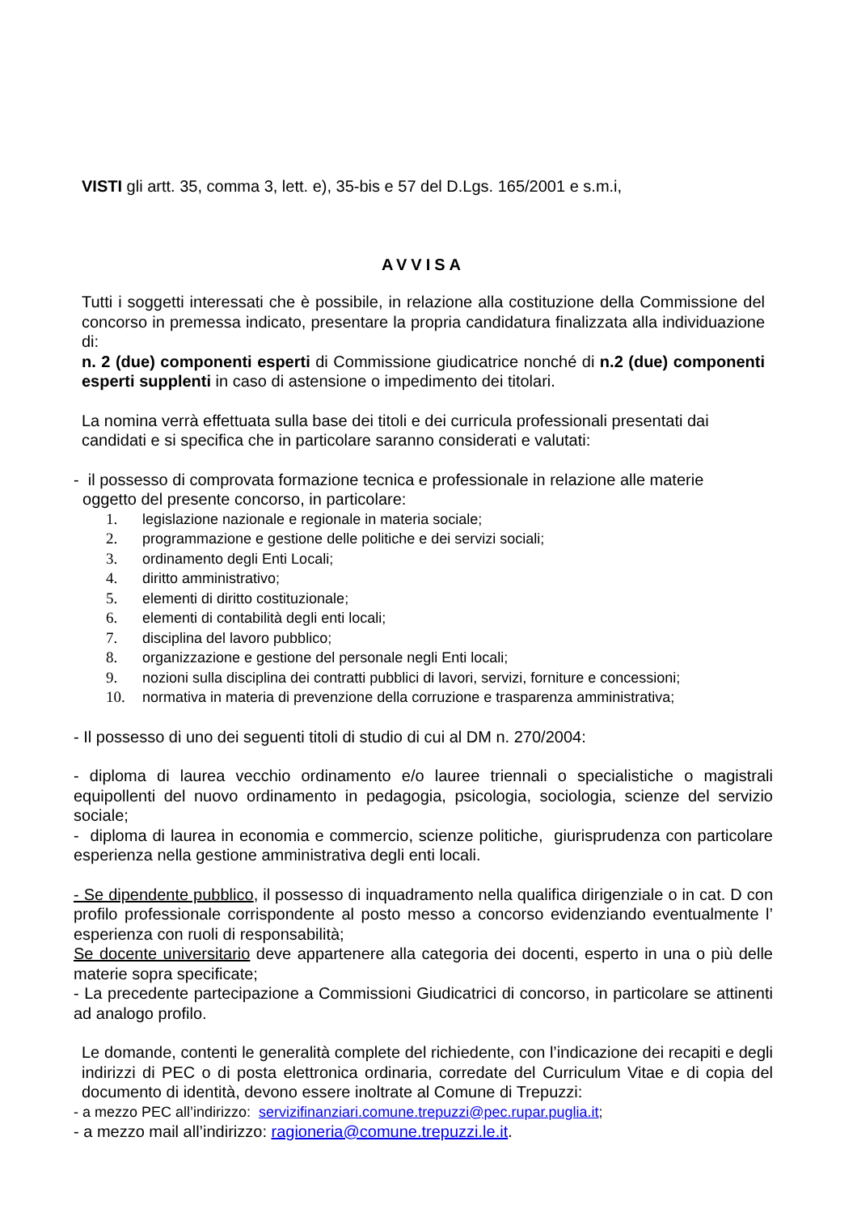VISTI gli artt. 35, comma 3, lett. e), 35-bis e 57 del D.Lgs. 165/2001 e s.m.i,
AVVISA
Tutti i soggetti interessati che è possibile, in relazione alla costituzione della Commissione del concorso in premessa indicato, presentare la propria candidatura finalizzata alla individuazione di:
n. 2 (due) componenti esperti di Commissione giudicatrice nonché di n.2 (due) componenti esperti supplenti in caso di astensione o impedimento dei titolari.
La nomina verrà effettuata sulla base dei titoli e dei curricula professionali presentati dai candidati e si specifica che in particolare saranno considerati e valutati:
- il possesso di comprovata formazione tecnica e professionale in relazione alle materie
oggetto del presente concorso, in particolare:
1. legislazione nazionale e regionale in materia sociale;
2. programmazione e gestione delle politiche e dei servizi sociali;
3. ordinamento degli Enti Locali;
4. diritto amministrativo;
5. elementi di diritto costituzionale;
6. elementi di contabilità degli enti locali;
7. disciplina del lavoro pubblico;
8. organizzazione e gestione del personale negli Enti locali;
9. nozioni sulla disciplina dei contratti pubblici di lavori, servizi, forniture e concessioni;
10. normativa in materia di prevenzione della corruzione e trasparenza amministrativa;
- Il possesso di uno dei seguenti titoli di studio di cui al DM n. 270/2004:
- diploma di laurea vecchio ordinamento e/o lauree triennali o specialistiche o magistrali equipollenti del nuovo ordinamento in pedagogia, psicologia, sociologia, scienze del servizio sociale;
- diploma di laurea in economia e commercio, scienze politiche, giurisprudenza con particolare esperienza nella gestione amministrativa degli enti locali.
- Se dipendente pubblico, il possesso di inquadramento nella qualifica dirigenziale o in cat. D con profilo professionale corrispondente al posto messo a concorso evidenziando eventualmente l’ esperienza con ruoli di responsabilità;
Se docente universitario deve appartenere alla categoria dei docenti, esperto in una o più delle materie sopra specificate;
- La precedente partecipazione a Commissioni Giudicatrici di concorso, in particolare se attinenti ad analogo profilo.
Le domande, contenti le generalità complete del richiedente, con l’indicazione dei recapiti e degli indirizzi di PEC o di posta elettronica ordinaria, corredate del Curriculum Vitae e di copia del documento di identità, devono essere inoltrate al Comune di Trepuzzi:
- a mezzo PEC all’indirizzo: servizifinanziari.comune.trepuzzi@pec.rupar.puglia.it;
- a mezzo mail all’indirizzo: ragioneria@comune.trepuzzi.le.it.